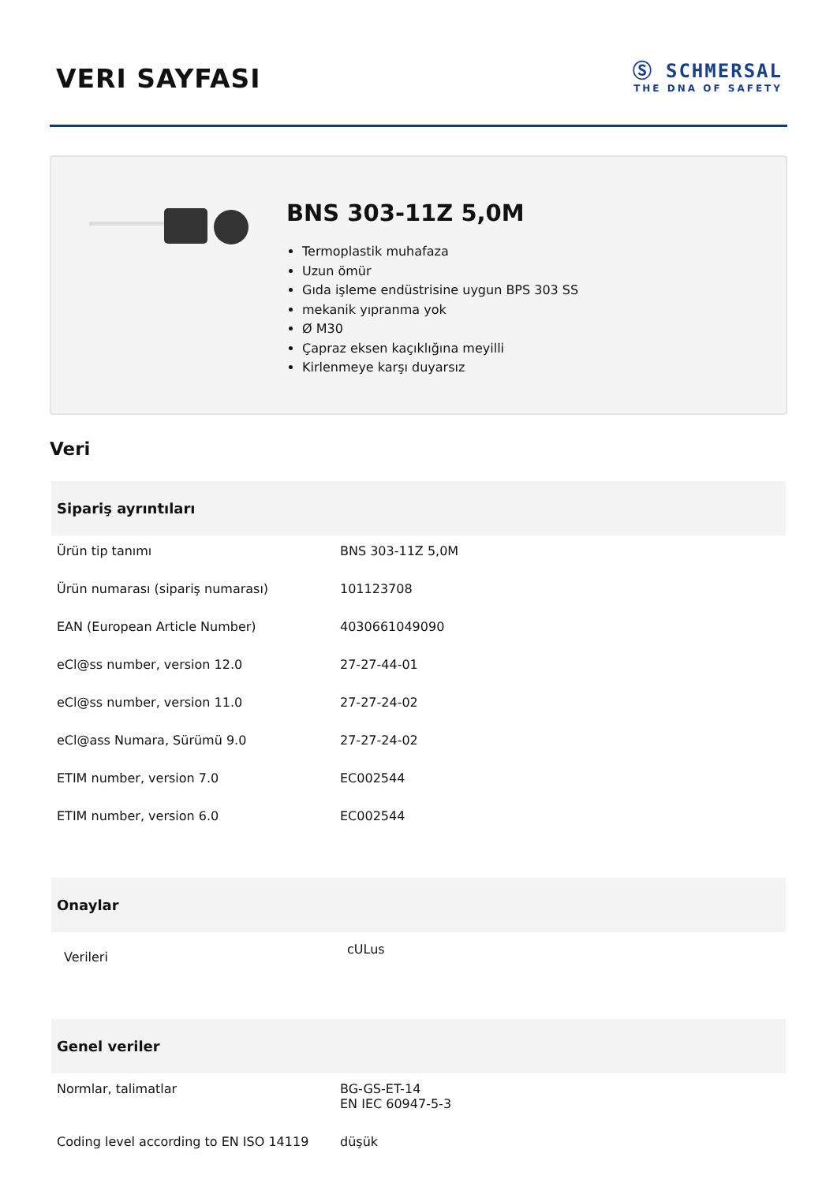VERI SAYFASI
Ⓢ SCHMERSAL
THE DNA OF SAFETY
BNS 303-11Z 5,0M
Termoplastik muhafaza
Uzun ömür
Gıda işleme endüstrisine uygun BPS 303 SS
mekanik yıpranma yok
Ø M30
Çapraz eksen kaçıklığına meyilli
Kirlenmeye karşı duyarsız
Veri
Sipariş ayrıntıları
| Ürün tip tanımı | BNS 303-11Z 5,0M |
| Ürün numarası (sipariş numarası) | 101123708 |
| EAN (European Article Number) | 4030661049090 |
| eCl@ss number, version 12.0 | 27-27-44-01 |
| eCl@ss number, version 11.0 | 27-27-24-02 |
| eCl@ass Numara, Sürümü 9.0 | 27-27-24-02 |
| ETIM number, version 7.0 | EC002544 |
| ETIM number, version 6.0 | EC002544 |
Onaylar
| Verileri | cULus |
Genel veriler
| Normlar, talimatlar | BG-GS-ET-14 EN IEC 60947-5-3 |
| Coding level according to EN ISO 14119 | düşük |